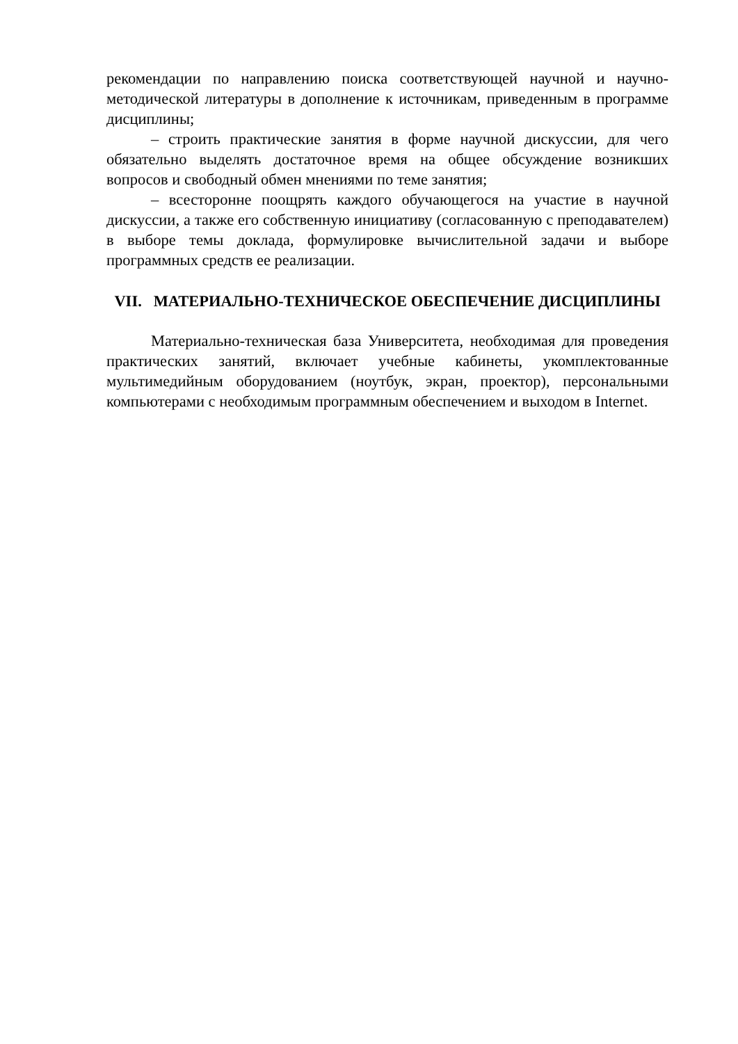рекомендации по направлению поиска соответствующей научной и научно-методической литературы в дополнение к источникам, приведенным в программе дисциплины;
– строить практические занятия в форме научной дискуссии, для чего обязательно выделять достаточное время на общее обсуждение возникших вопросов и свободный обмен мнениями по теме занятия;
– всесторонне поощрять каждого обучающегося на участие в научной дискуссии, а также его собственную инициативу (согласованную с преподавателем) в выборе темы доклада, формулировке вычислительной задачи и выборе программных средств ее реализации.
VII. МАТЕРИАЛЬНО-ТЕХНИЧЕСКОЕ ОБЕСПЕЧЕНИЕ ДИСЦИПЛИНЫ
Материально-техническая база Университета, необходимая для проведения практических занятий, включает учебные кабинеты, укомплектованные мультимедийным оборудованием (ноутбук, экран, проектор), персональными компьютерами с необходимым программным обеспечением и выходом в Internet.